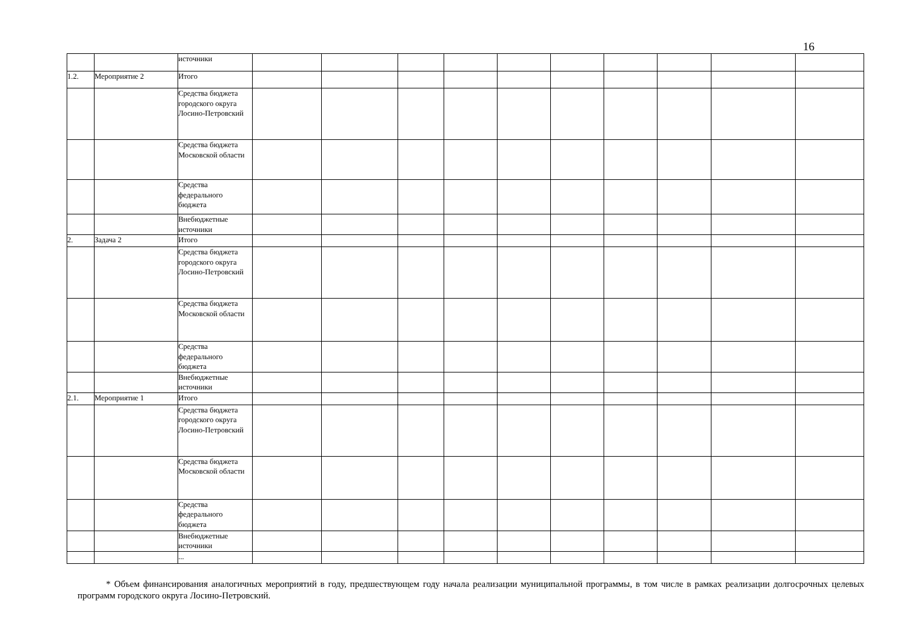16
| | | источники | | | | | | | | | | |
| 1.2. | Мероприятие 2 | Итого | | | | | | | | | | |
| | | Средства бюджета городского округа Лосино-Петровский | | | | | | | | | | |
| | | Средства бюджета Московской области | | | | | | | | | | |
| | | Средства федерального бюджета | | | | | | | | | | |
| | | Внебюджетные источники | | | | | | | | | | |
| 2. | Задача 2 | Итого | | | | | | | | | | |
| | | Средства бюджета городского округа Лосино-Петровский | | | | | | | | | | |
| | | Средства бюджета Московской области | | | | | | | | | | |
| | | Средства федерального бюджета | | | | | | | | | | |
| | | Внебюджетные источники | | | | | | | | | | |
| 2.1. | Мероприятие 1 | Итого | | | | | | | | | | |
| | | Средства бюджета городского округа Лосино-Петровский | | | | | | | | | | |
| | | Средства бюджета Московской области | | | | | | | | | | |
| | | Средства федерального бюджета | | | | | | | | | | |
| | | Внебюджетные источники | | | | | | | | | | |
| | | ... | | | | | | | | | | |
* Объем финансирования аналогичных мероприятий в году, предшествующем году начала реализации муниципальной программы, в том числе в рамках реализации долгосрочных целевых программ городского округа Лосино-Петровский.